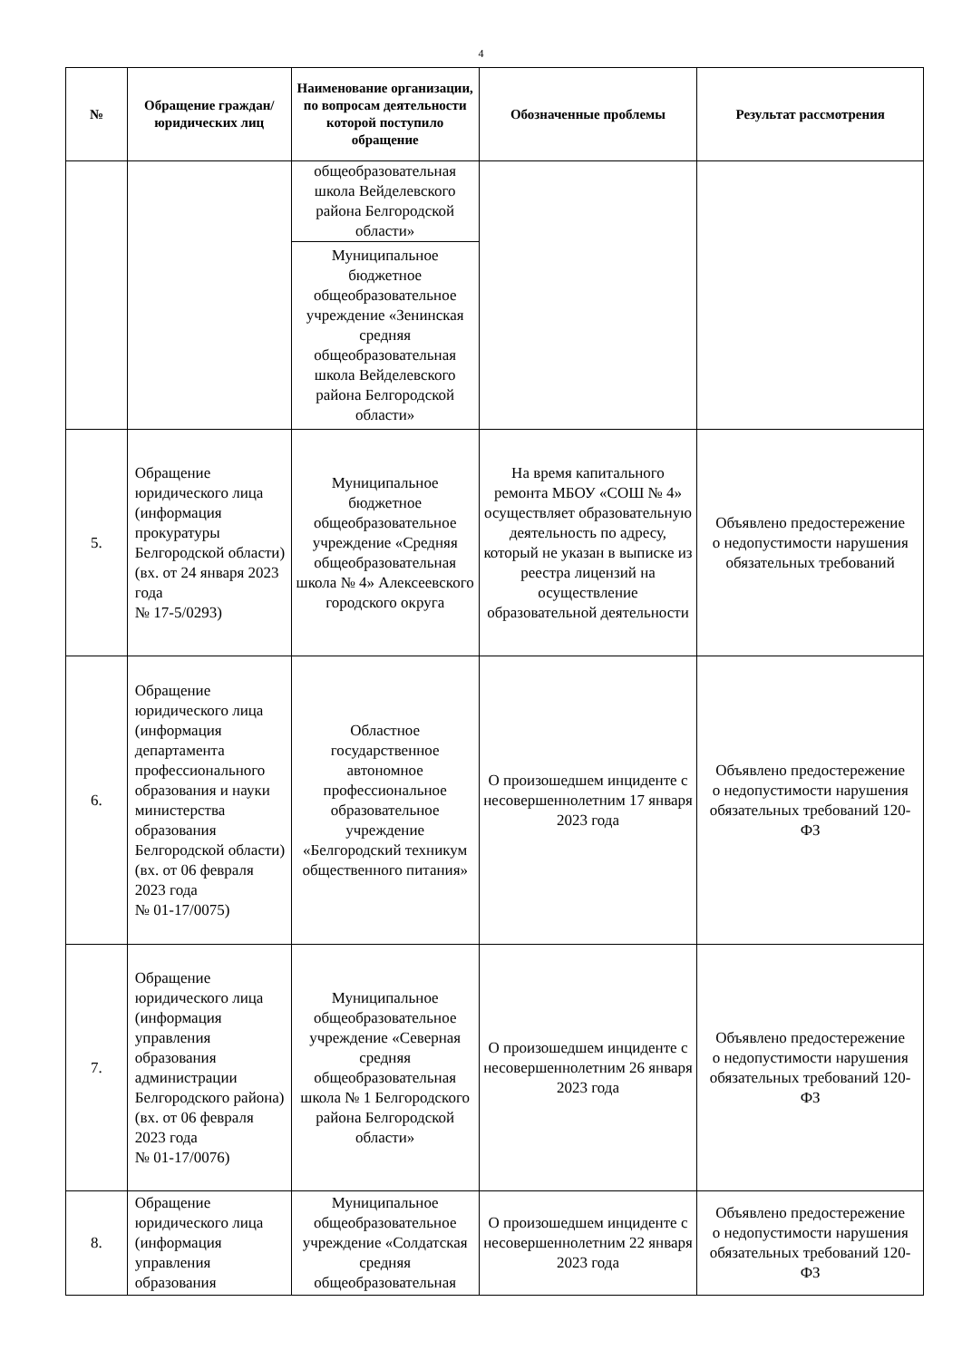4
| № | Обращение граждан/ юридических лиц | Наименование организации, по вопросам деятельности которой поступило обращение | Обозначенные проблемы | Результат рассмотрения |
| --- | --- | --- | --- | --- |
| | | общеобразовательная школа Вейделевского района Белгородской области» Муниципальное бюджетное общеобразовательное учреждение «Зенинская средняя общеобразовательная школа Вейделевского района Белгородской области» | | |
| 5. | Обращение юридического лица (информация прокуратуры Белгородской области) (вх. от 24 января 2023 года № 17-5/0293) | Муниципальное бюджетное общеобразовательное учреждение «Средняя общеобразовательная школа № 4» Алексеевского городского округа | На время капитального ремонта МБОУ «СОШ № 4» осуществляет образовательную деятельность по адресу, который не указан в выписке из реестра лицензий на осуществление образовательной деятельности | Объявлено предостережение о недопустимости нарушения обязательных требований |
| 6. | Обращение юридического лица (информация департамента профессионального образования и науки министерства образования Белгородской области) (вх. от 06 февраля 2023 года № 01-17/0075) | Областное государственное автономное профессиональное образовательное учреждение «Белгородский техникум общественного питания» | О произошедшем инциденте с несовершеннолетним 17 января 2023 года | Объявлено предостережение о недопустимости нарушения обязательных требований 120-ФЗ |
| 7. | Обращение юридического лица (информация управления образования администрации Белгородского района) (вх. от 06 февраля 2023 года № 01-17/0076) | Муниципальное общеобразовательное учреждение «Северная средняя общеобразовательная школа № 1 Белгородского района Белгородской области» | О произошедшем инциденте с несовершеннолетним 26 января 2023 года | Объявлено предостережение о недопустимости нарушения обязательных требований 120-ФЗ |
| 8. | Обращение юридического лица (информация управления образования | Муниципальное общеобразовательное учреждение «Солдатская средняя общеобразовательная | О произошедшем инциденте с несовершеннолетним 22 января 2023 года | Объявлено предостережение о недопустимости нарушения обязательных требований 120-ФЗ |